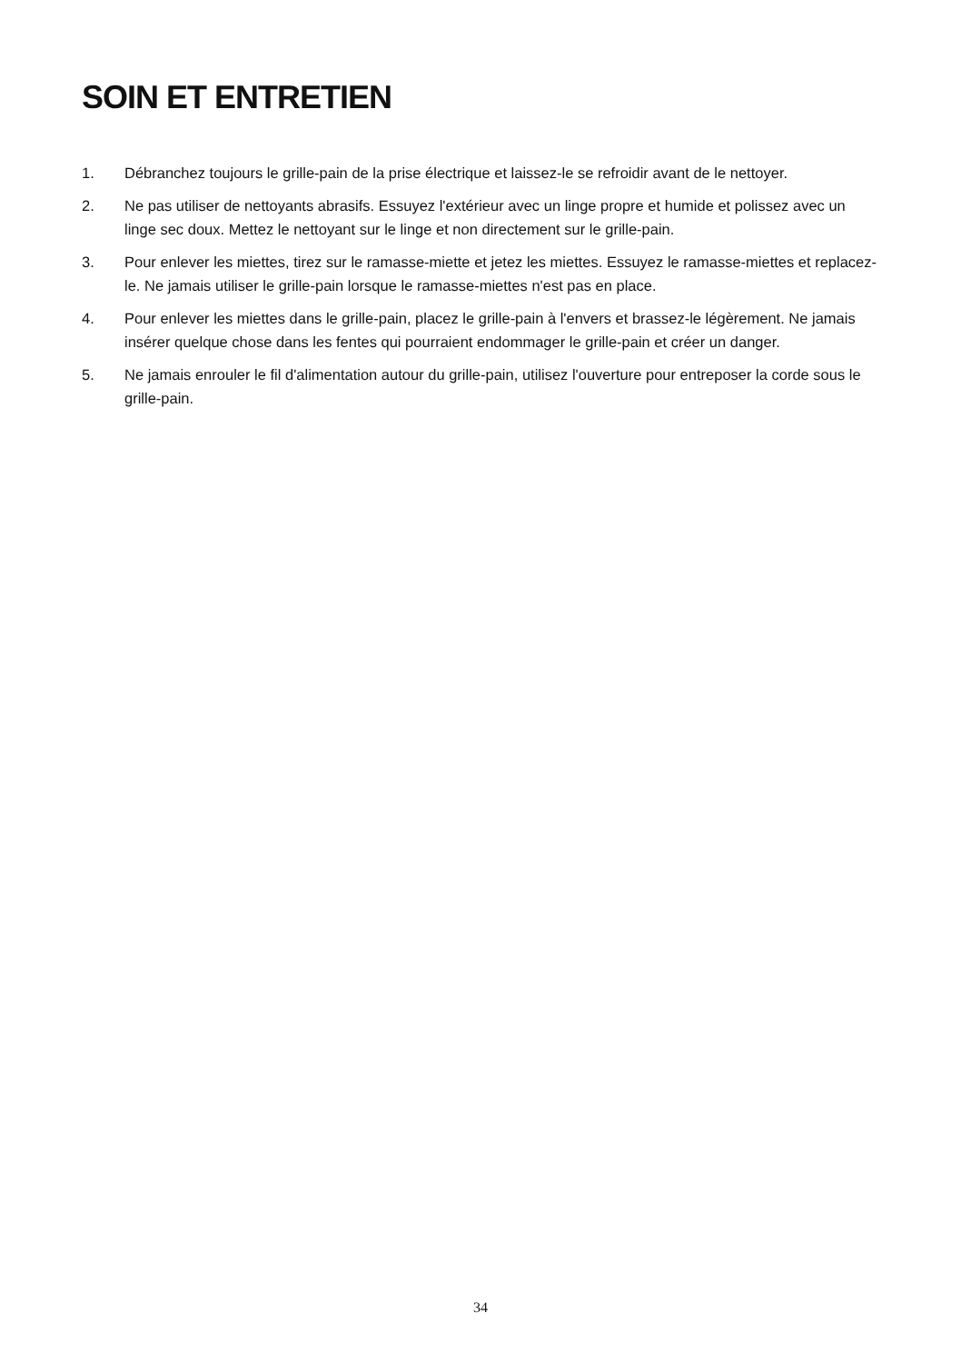SOIN ET ENTRETIEN
1. Débranchez toujours le grille-pain de la prise électrique et laissez-le se refroidir avant de le nettoyer.
2. Ne pas utiliser de nettoyants abrasifs. Essuyez l'extérieur avec un linge propre et humide et polissez avec un linge sec doux. Mettez le nettoyant sur le linge et non directement sur le grille-pain.
3. Pour enlever les miettes, tirez sur le ramasse-miette et jetez les miettes. Essuyez le ramasse-miettes et replacez-le. Ne jamais utiliser le grille-pain lorsque le ramasse-miettes n'est pas en place.
4. Pour enlever les miettes dans le grille-pain, placez le grille-pain à l'envers et brassez-le légèrement. Ne jamais insérer quelque chose dans les fentes qui pourraient endommager le grille-pain et créer un danger.
5. Ne jamais enrouler le fil d'alimentation autour du grille-pain, utilisez l'ouverture pour entreposer la corde sous le grille-pain.
34